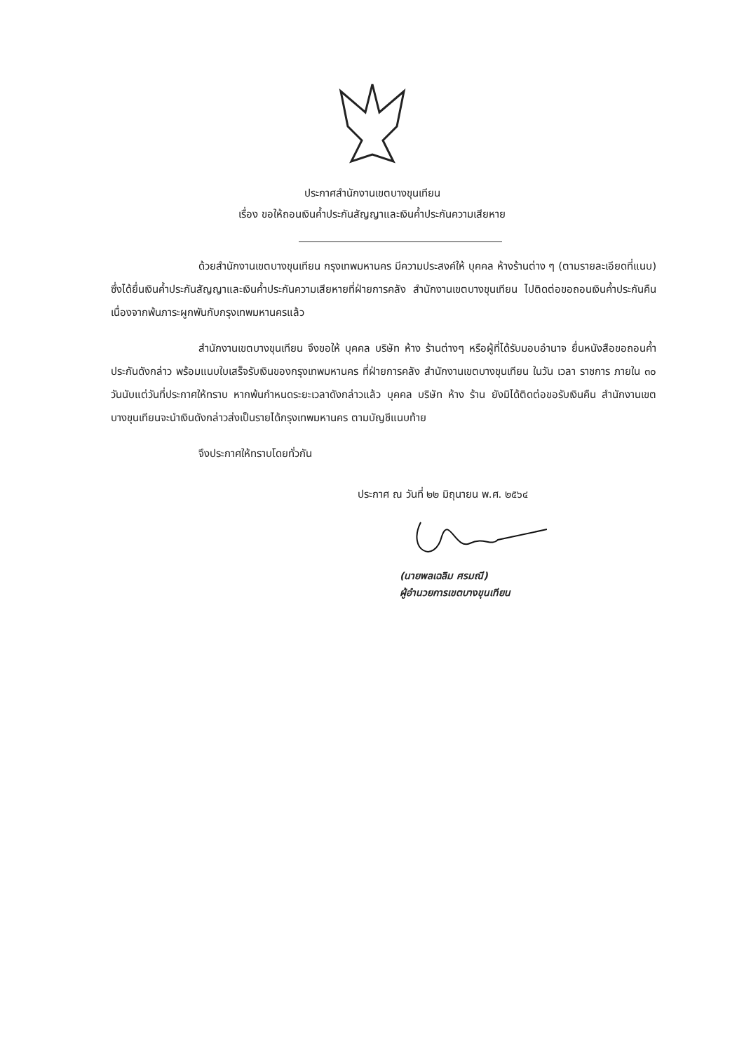ประกาศสำนักงานเขตบางขุนเทียน
เรื่อง ขอให้ถอนเงินค้ำประกันสัญญาและเงินค้ำประกันความเสียหาย
ด้วยสำนักงานเขตบางขุนเทียน กรุงเทพมหานคร มีความประสงค์ให้ บุคคล ห้างร้านต่าง ๆ (ตามรายละเอียดที่แนบ) ซึ่งได้ยื่นเงินค้ำประกันสัญญาและเงินค้ำประกันความเสียหายที่ฝ่ายการคลัง สำนักงานเขตบางขุนเทียน ไปติดต่อขอถอนเงินค้ำประกันคืน เนื่องจากพ้นภาระผูกพันกับกรุงเทพมหานครแล้ว
สำนักงานเขตบางขุนเทียน จึงขอให้ บุคคล บริษัท ห้าง ร้านต่างๆ หรือผู้ที่ได้รับมอบอำนาจ ยื่นหนังสือขอถอนค้ำประกันดังกล่าว พร้อมแนบใบเสร็จรับเงินของกรุงเทพมหานคร ที่ฝ่ายการคลัง สำนักงานเขตบางขุนเทียน ในวัน เวลา ราชการ ภายใน ๓๐ วันนับแต่วันที่ประกาศให้ทราบ หากพ้นกำหนดระยะเวลาดังกล่าวแล้ว บุคคล บริษัท ห้าง ร้าน ยังมิได้ติดต่อขอรับเงินคืน สำนักงานเขตบางขุนเทียนจะนำเงินดังกล่าวส่งเป็นรายได้กรุงเทพมหานคร ตามบัญชีแนบท้าย
จึงประกาศให้ทราบโดยทั่วกัน
ประกาศ ณ วันที่ ๒๒ มิถุนายน พ.ศ. ๒๕๖๔
(นายพลเฉลิม ศรมณี)
ผู้อำนวยการเขตบางขุนเทียน